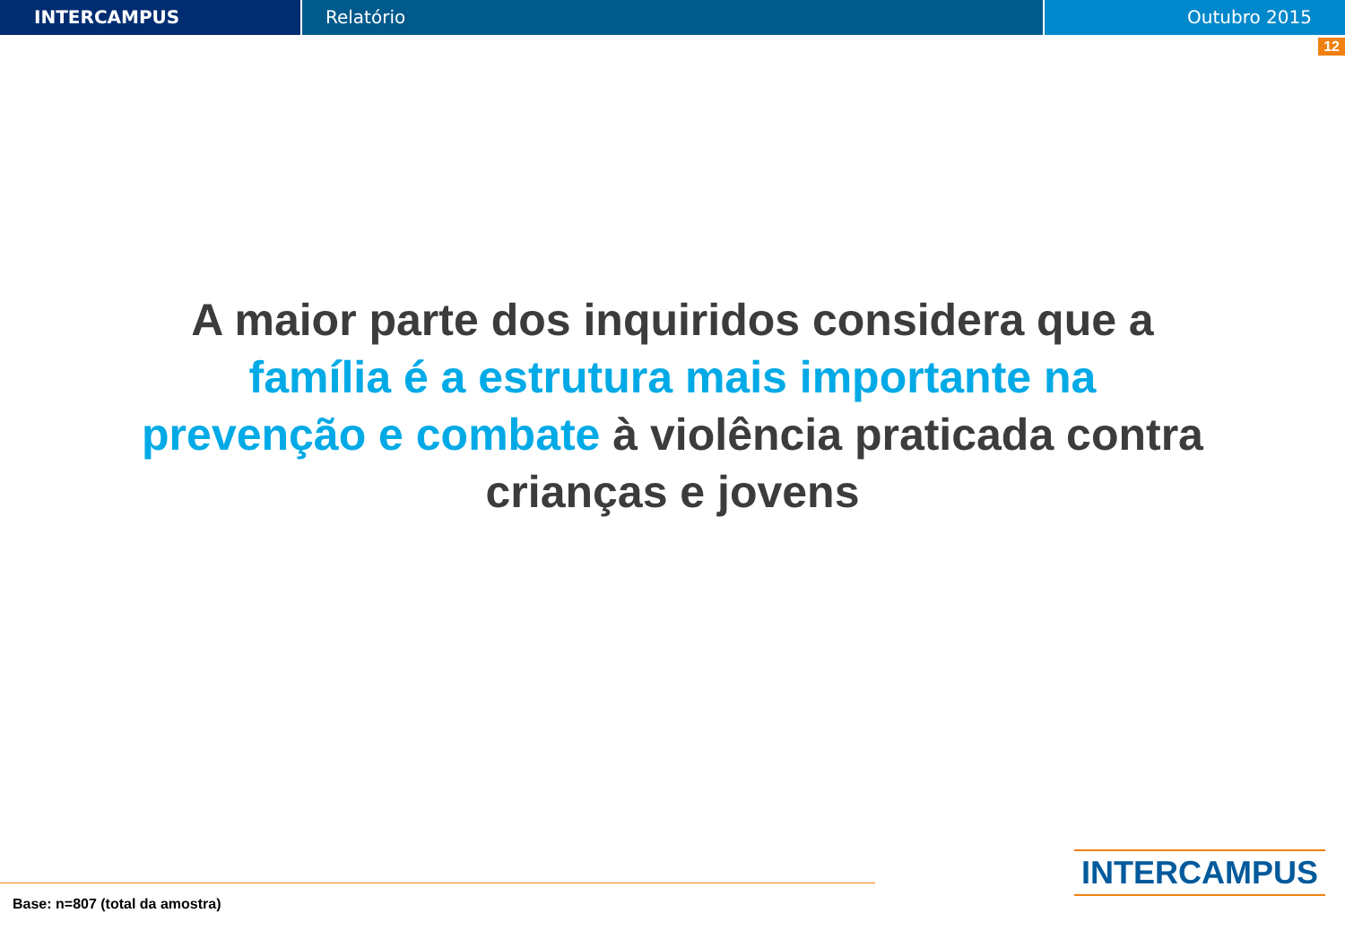INTERCAMPUS Relatório Outubro 2015
12
A maior parte dos inquiridos considera que a família é a estrutura mais importante na prevenção e combate à violência praticada contra crianças e jovens
Base: n=807 (total da amostra)
INTERCAMPUS